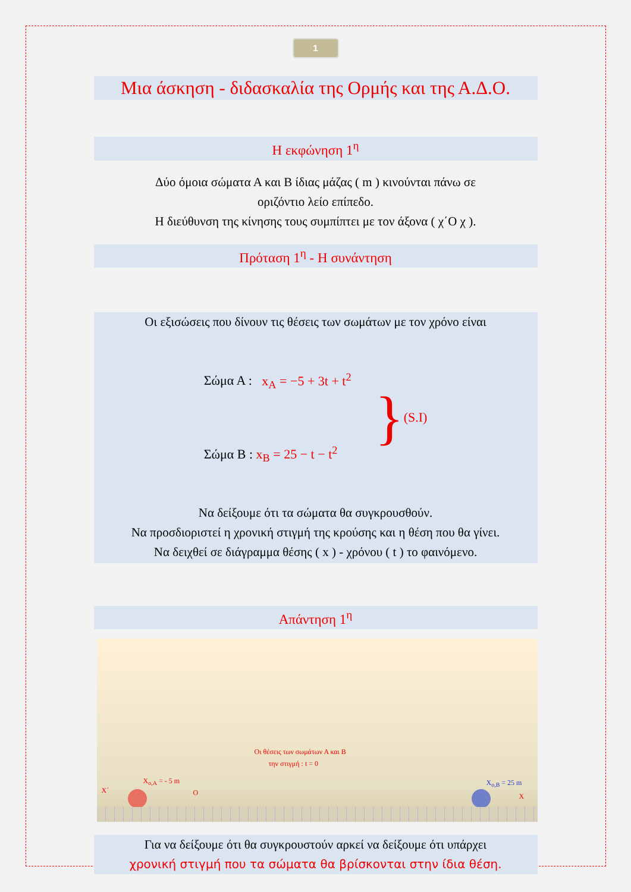1
Μια άσκηση - διδασκαλία της Ορμής και της Α.Δ.Ο.
Η εκφώνηση 1<sup>η</sup>
Δύο όμοια σώματα Α και Β ίδιας μάζας ( m ) κινούνται πάνω σε
οριζόντιο λείο επίπεδο.
Η διεύθυνση της κίνησης τους συμπίπτει με τον άξονα ( χ΄Ο χ ).
Πρόταση 1<sup>η</sup> - Η συνάντηση
Οι εξισώσεις που δίνουν τις θέσεις των σωμάτων με τον χρόνο είναι
Σώμα Α : x<sub>A</sub> = −5 + 3t + t<sup>2</sup>
Σώμα Β : x<sub>B</sub> = 25 − t − t<sup>2</sup>
}
(S.I)
Να δείξουμε ότι τα σώματα θα συγκρουσθούν.
Να προσδιοριστεί η χρονική στιγμή της κρούσης και η θέση που θα γίνει.
Να δειχθεί σε διάγραμμα θέσης ( x ) - χρόνου ( t ) το φαινόμενο.
Απάντηση 1<sup>η</sup>
Οι θέσεις των σωμάτων Α και Β
την στιγμή : t = 0
X΄
X<sub>o,A</sub> = - 5 m
O
X<sub>o,B</sub> = 25 m
X
Για να δείξουμε ότι θα συγκρουστούν αρκεί να δείξουμε ότι υπάρχει
χρονική στιγμή που τα σώματα θα βρίσκονται στην ίδια θέση.